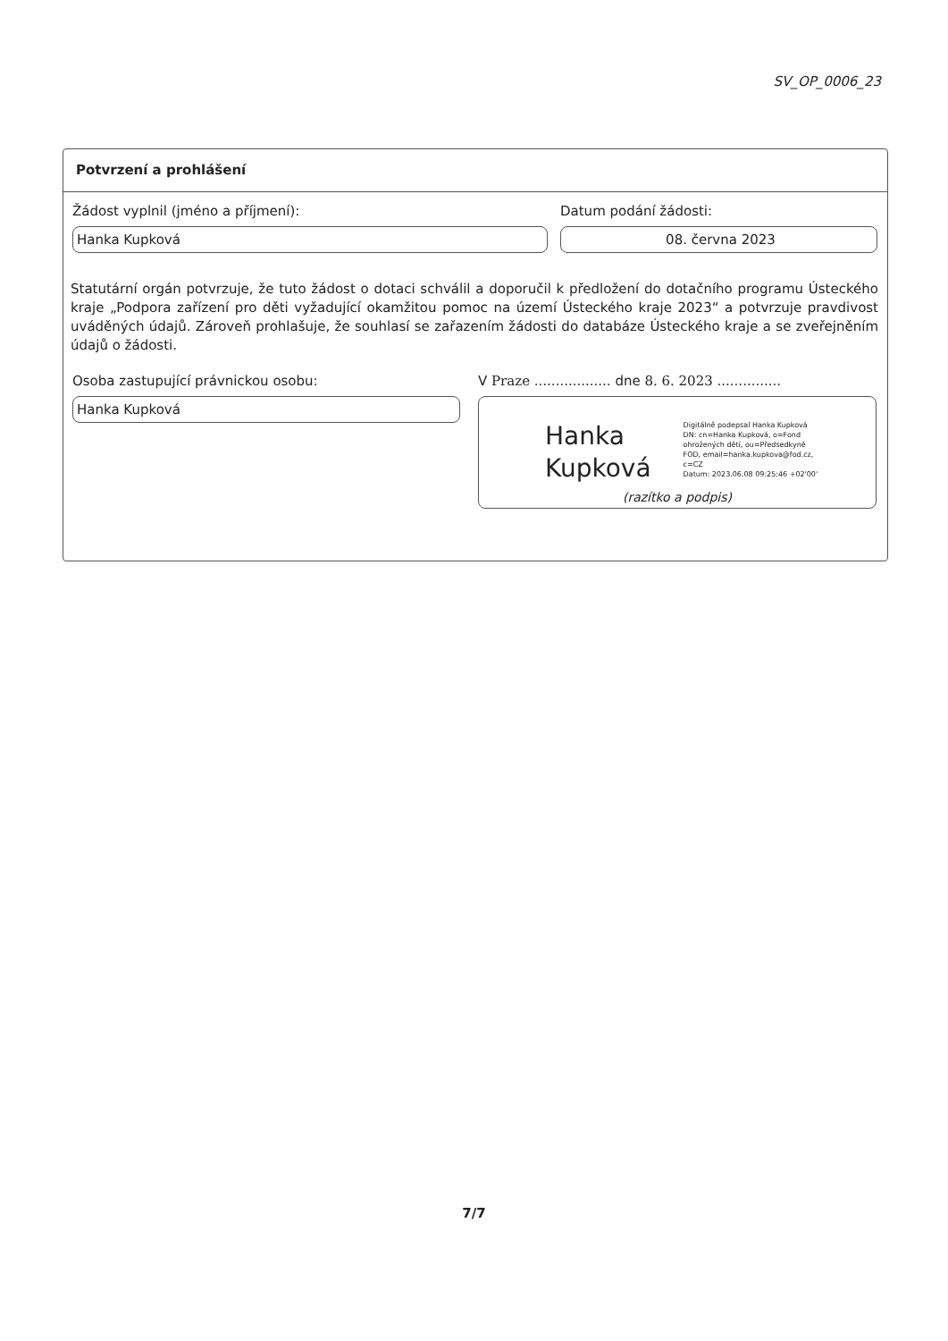SV_OP_0006_23
Potvrzení a prohlášení
Žádost vyplnil (jméno a příjmení):
Hanka Kupková
Datum podání žádosti:
08. června 2023
Statutární orgán potvrzuje, že tuto žádost o dotaci schválil a doporučil k předložení do dotačního programu Ústeckého kraje „Podpora zařízení pro děti vyžadující okamžitou pomoc na území Ústeckého kraje 2023“ a potvrzuje pravdivost uváděných údajů. Zároveň prohlašuje, že souhlasí se zařazením žádosti do databáze Ústeckého kraje a se zveřejněním údajů o žádosti.
Osoba zastupující právnickou osobu:
Hanka Kupková
V Praze .................. dne 8. 6. 2023 ...............
Hanka
Kupková
Digitálně podepsal Hanka Kupková
DN: cn=Hanka Kupková, o=Fond
ohrožených dětí, ou=Předsedkyně
FOD, email=hanka.kupkova@fod.cz,
c=CZ
Datum: 2023.06.08 09:25:46 +02'00'
(razítko a podpis)
7/7